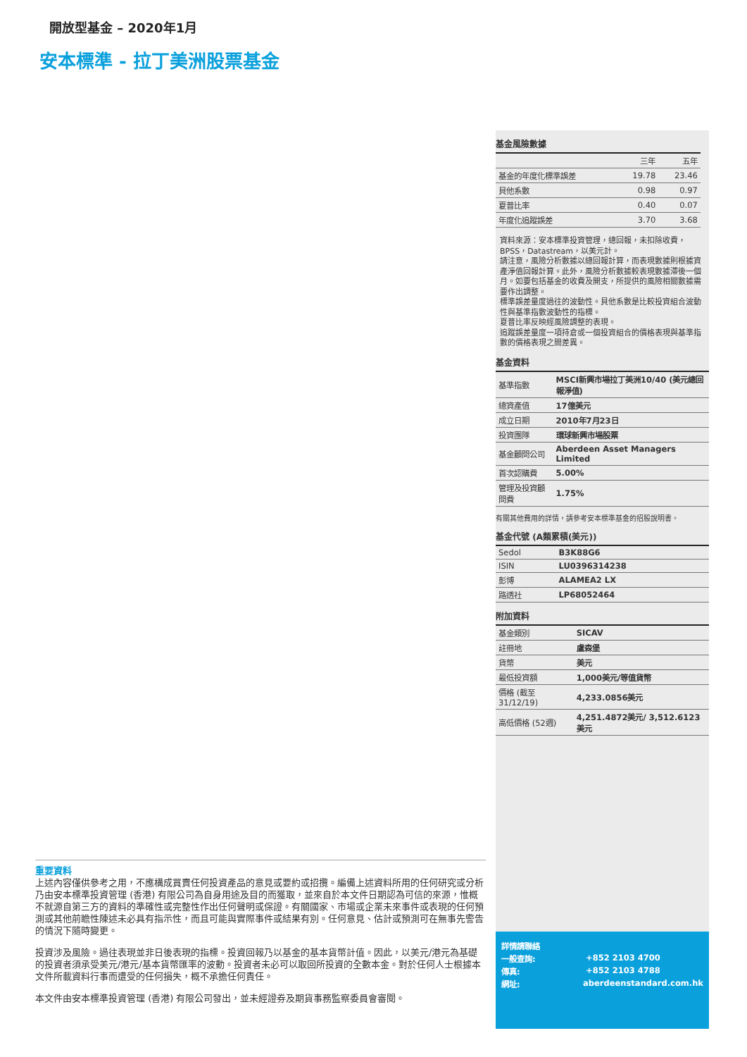開放型基金 – 2020年1月
安本標準 - 拉丁美洲股票基金
基金風險數據
| | 三年 | 五年 |
| --- | --- | --- |
| 基金的年度化標準誤差 | 19.78 | 23.46 |
| 貝他系數 | 0.98 | 0.97 |
| 夏普比率 | 0.40 | 0.07 |
| 年度化追蹤誤差 | 3.70 | 3.68 |
資料來源：安本標準投資管理，總回報，未扣除收費，BPSS，Datastream，以美元計。
請注意，風險分析數據以總回報計算，而表現數據則根據資產淨值回報計算。此外，風險分析數據較表現數據滯後一個月。如要包括基金的收費及開支，所提供的風險相關數據需要作出調整。
標準誤差量度過往的波動性。貝他系數是比較投資組合波動性與基準指數波動性的指標。
夏普比率反映經風險調整的表現。
追蹤誤差量度一項持倉或一個投資組合的價格表現與基準指數的價格表現之間差異。
基金資料
| 基準指數 | MSCI新興市場拉丁美洲10/40 (美元總回報淨值) |
| 總資產值 | 17億美元 |
| 成立日期 | 2010年7月23日 |
| 投資團隊 | 環球新興市場股票 |
| 基金顧問公司 | Aberdeen Asset Managers Limited |
| 首次認購費 | 5.00% |
| 管理及投資顧問費 | 1.75% |
有關其他費用的詳情，請參考安本標準基金的招股說明書。
基金代號 (A類累積(美元))
| Sedol | B3K88G6 |
| ISIN | LU0396314238 |
| 彭博 | ALAMEA2 LX |
| 路透社 | LP68052464 |
附加資料
| 基金類別 | SICAV |
| 註冊地 | 盧森堡 |
| 貨幣 | 美元 |
| 最低投資額 | 1,000美元/等值貨幣 |
| 價格 (截至31/12/19) | 4,233.0856美元 |
| 高低價格 (52週) | 4,251.4872美元/ 3,512.6123美元 |
重要資料
上述內容僅供參考之用，不應構成買賣任何投資產品的意見或要約或招攬。編備上述資料所用的任何研究或分析乃由安本標準投資管理 (香港) 有限公司為自身用途及目的而獲取，並來自於本文件日期認為可信的來源，惟概不就源自第三方的資料的準確性或完整性作出任何聲明或保證。有關國家、市場或企業未來事件或表現的任何預測或其他前瞻性陳述未必具有指示性，而且可能與實際事件或結果有別。任何意見、估計或預測可在無事先警告的情況下隨時變更。
投資涉及風險。過往表現並非日後表現的指標。投資回報乃以基金的基本貨幣計值。因此，以美元/港元為基礎的投資者須承受美元/港元/基本貨幣匯率的波動。投資者未必可以取回所投資的全數本金。對於任何人士根據本文件所載資料行事而遭受的任何損失，概不承擔任何責任。
本文件由安本標準投資管理 (香港) 有限公司發出，並未經證券及期貨事務監察委員會審閱。
詳情請聯絡
一般查詢: +852 2103 4700
傳真: +852 2103 4788
網址: aberdeenstandard.com.hk